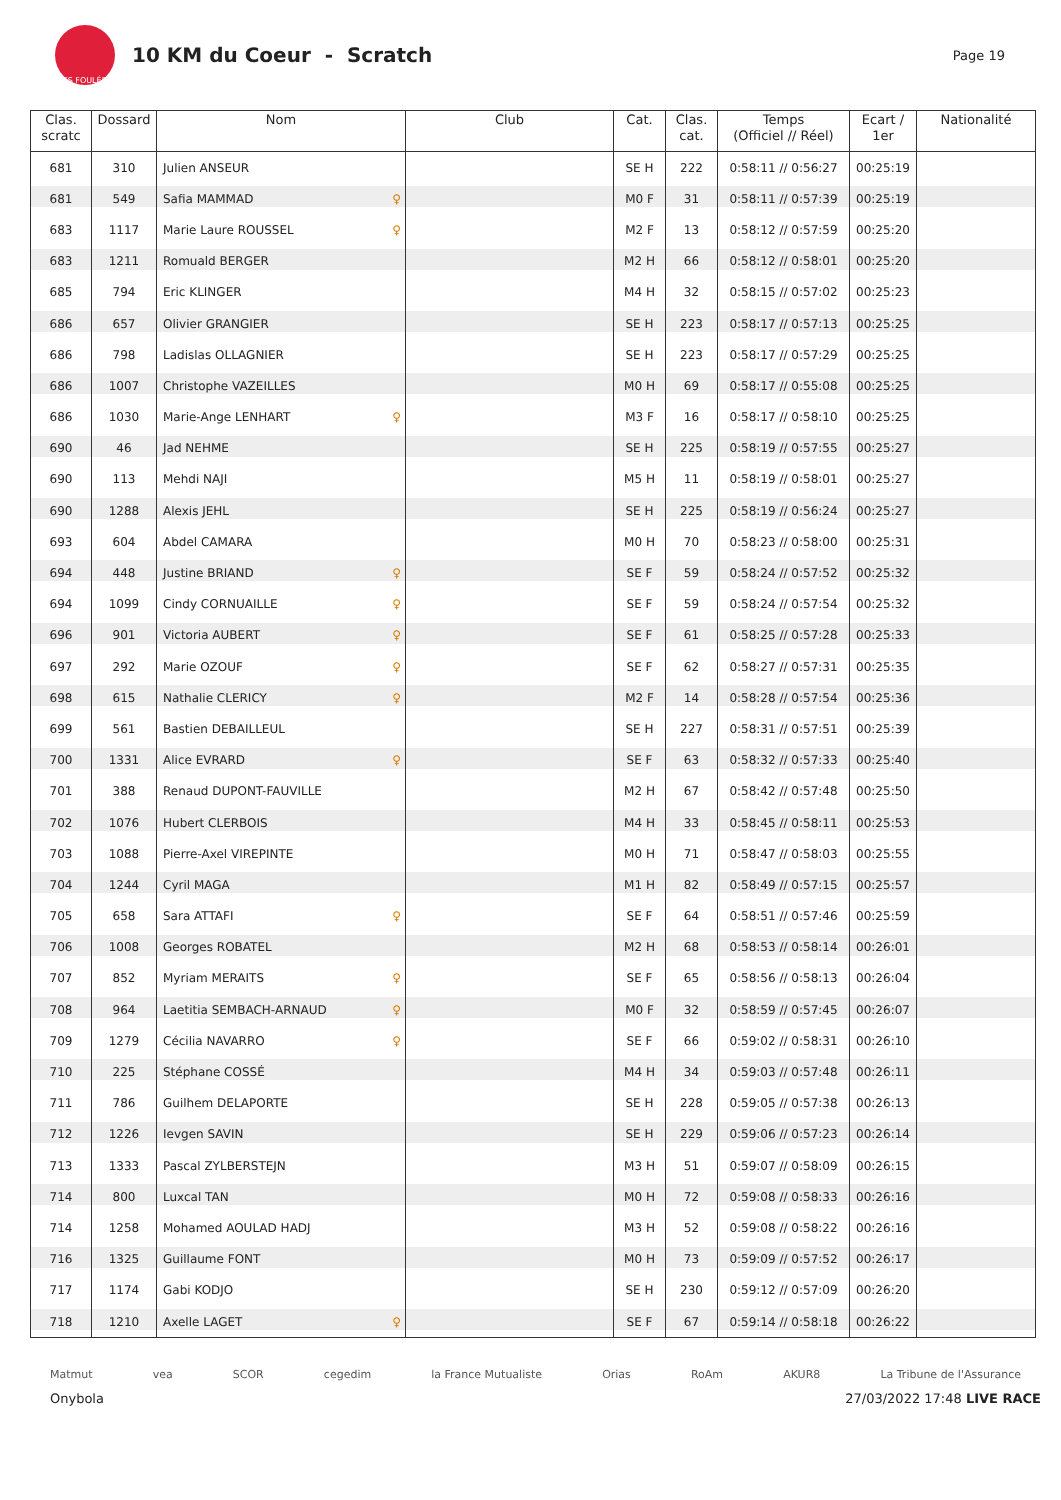LES FOULÉES
10 KM du Coeur - Scratch
Page 19
| Clas. scratc | Dossard | Nom | Club | Cat. | Clas. cat. | Temps (Officiel // Réel) | Ecart / 1er | Nationalité |
| --- | --- | --- | --- | --- | --- | --- | --- | --- |
| 681 | 310 | Julien ANSEUR | | SE H | 222 | 0:58:11 // 0:56:27 | 00:25:19 | |
| 681 | 549 | Safia MAMMAD ♀ | | M0 F | 31 | 0:58:11 // 0:57:39 | 00:25:19 | |
| 683 | 1117 | Marie Laure ROUSSEL ♀ | | M2 F | 13 | 0:58:12 // 0:57:59 | 00:25:20 | |
| 683 | 1211 | Romuald BERGER | | M2 H | 66 | 0:58:12 // 0:58:01 | 00:25:20 | |
| 685 | 794 | Eric KLINGER | | M4 H | 32 | 0:58:15 // 0:57:02 | 00:25:23 | |
| 686 | 657 | Olivier GRANGIER | | SE H | 223 | 0:58:17 // 0:57:13 | 00:25:25 | |
| 686 | 798 | Ladislas OLLAGNIER | | SE H | 223 | 0:58:17 // 0:57:29 | 00:25:25 | |
| 686 | 1007 | Christophe VAZEILLES | | M0 H | 69 | 0:58:17 // 0:55:08 | 00:25:25 | |
| 686 | 1030 | Marie-Ange LENHART ♀ | | M3 F | 16 | 0:58:17 // 0:58:10 | 00:25:25 | |
| 690 | 46 | Jad NEHME | | SE H | 225 | 0:58:19 // 0:57:55 | 00:25:27 | |
| 690 | 113 | Mehdi NAJI | | M5 H | 11 | 0:58:19 // 0:58:01 | 00:25:27 | |
| 690 | 1288 | Alexis JEHL | | SE H | 225 | 0:58:19 // 0:56:24 | 00:25:27 | |
| 693 | 604 | Abdel CAMARA | | M0 H | 70 | 0:58:23 // 0:58:00 | 00:25:31 | |
| 694 | 448 | Justine BRIAND ♀ | | SE F | 59 | 0:58:24 // 0:57:52 | 00:25:32 | |
| 694 | 1099 | Cindy CORNUAILLE ♀ | | SE F | 59 | 0:58:24 // 0:57:54 | 00:25:32 | |
| 696 | 901 | Victoria AUBERT ♀ | | SE F | 61 | 0:58:25 // 0:57:28 | 00:25:33 | |
| 697 | 292 | Marie OZOUF ♀ | | SE F | 62 | 0:58:27 // 0:57:31 | 00:25:35 | |
| 698 | 615 | Nathalie CLERICY ♀ | | M2 F | 14 | 0:58:28 // 0:57:54 | 00:25:36 | |
| 699 | 561 | Bastien DEBAILLEUL | | SE H | 227 | 0:58:31 // 0:57:51 | 00:25:39 | |
| 700 | 1331 | Alice EVRARD ♀ | | SE F | 63 | 0:58:32 // 0:57:33 | 00:25:40 | |
| 701 | 388 | Renaud DUPONT-FAUVILLE | | M2 H | 67 | 0:58:42 // 0:57:48 | 00:25:50 | |
| 702 | 1076 | Hubert CLERBOIS | | M4 H | 33 | 0:58:45 // 0:58:11 | 00:25:53 | |
| 703 | 1088 | Pierre-Axel VIREPINTE | | M0 H | 71 | 0:58:47 // 0:58:03 | 00:25:55 | |
| 704 | 1244 | Cyril MAGA | | M1 H | 82 | 0:58:49 // 0:57:15 | 00:25:57 | |
| 705 | 658 | Sara ATTAFI ♀ | | SE F | 64 | 0:58:51 // 0:57:46 | 00:25:59 | |
| 706 | 1008 | Georges ROBATEL | | M2 H | 68 | 0:58:53 // 0:58:14 | 00:26:01 | |
| 707 | 852 | Myriam MERAITS ♀ | | SE F | 65 | 0:58:56 // 0:58:13 | 00:26:04 | |
| 708 | 964 | Laetitia SEMBACH-ARNAUD ♀ | | M0 F | 32 | 0:58:59 // 0:57:45 | 00:26:07 | |
| 709 | 1279 | Cécilia NAVARRO ♀ | | SE F | 66 | 0:59:02 // 0:58:31 | 00:26:10 | |
| 710 | 225 | Stéphane COSSÉ | | M4 H | 34 | 0:59:03 // 0:57:48 | 00:26:11 | |
| 711 | 786 | Guilhem DELAPORTE | | SE H | 228 | 0:59:05 // 0:57:38 | 00:26:13 | |
| 712 | 1226 | Ievgen SAVIN | | SE H | 229 | 0:59:06 // 0:57:23 | 00:26:14 | |
| 713 | 1333 | Pascal ZYLBERSTEJN | | M3 H | 51 | 0:59:07 // 0:58:09 | 00:26:15 | |
| 714 | 800 | Luxcal TAN | | M0 H | 72 | 0:59:08 // 0:58:33 | 00:26:16 | |
| 714 | 1258 | Mohamed AOULAD HADJ | | M3 H | 52 | 0:59:08 // 0:58:22 | 00:26:16 | |
| 716 | 1325 | Guillaume FONT | | M0 H | 73 | 0:59:09 // 0:57:52 | 00:26:17 | |
| 717 | 1174 | Gabi KODJO | | SE H | 230 | 0:59:12 // 0:57:09 | 00:26:20 | |
| 718 | 1210 | Axelle LAGET ♀ | | SE F | 67 | 0:59:14 // 0:58:18 | 00:26:22 | |
Matmut vea SCOR cegedim la France Mutualiste Orias RoAm AKUR8 La Tribune de l'Assurance
Onybola 27/03/2022 17:48 LIVE RACE